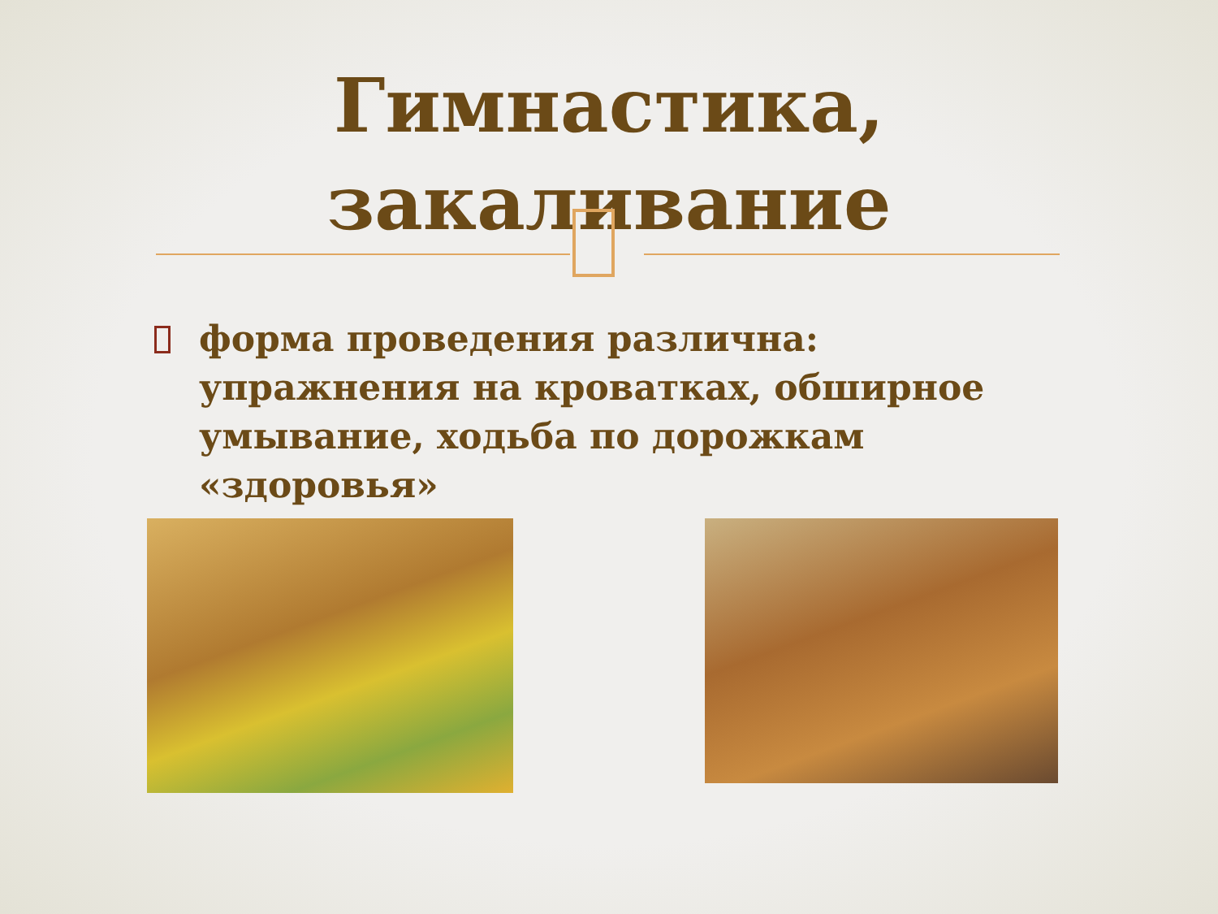Гимнастика,
закаливание
форма проведения различна: упражнения на кроватках, обширное умывание, ходьба по дорожкам «здоровья»